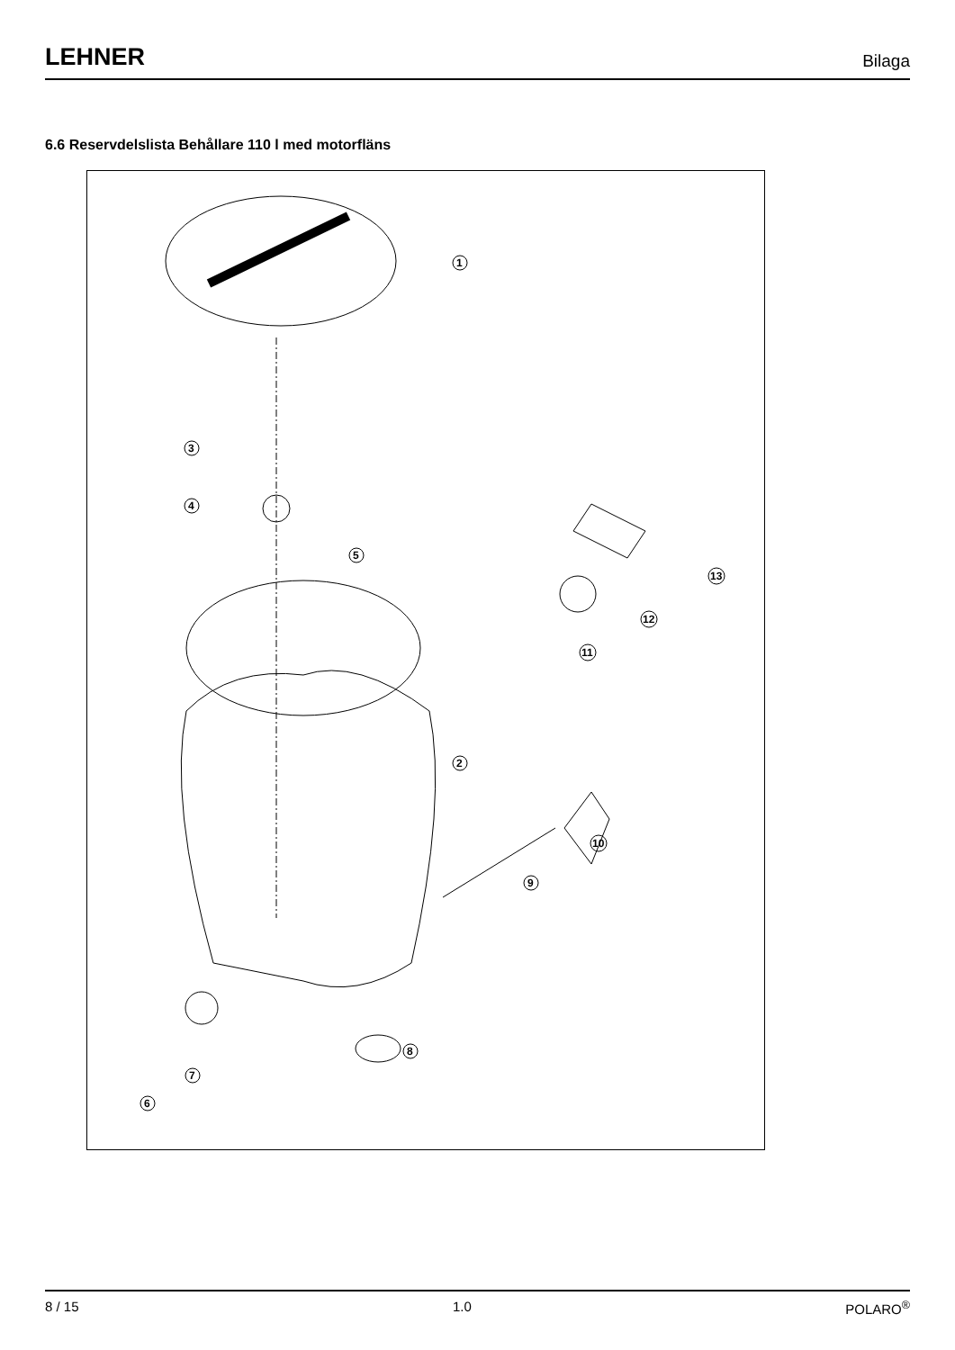LEHNER Bilaga
6.6 Reservdelslista Behållare 110 l med motorfläns
1
2
3
4
5
6
7
8
9
10
11
12
13
8 / 15 1.0 POLARO<sup>®</sup>